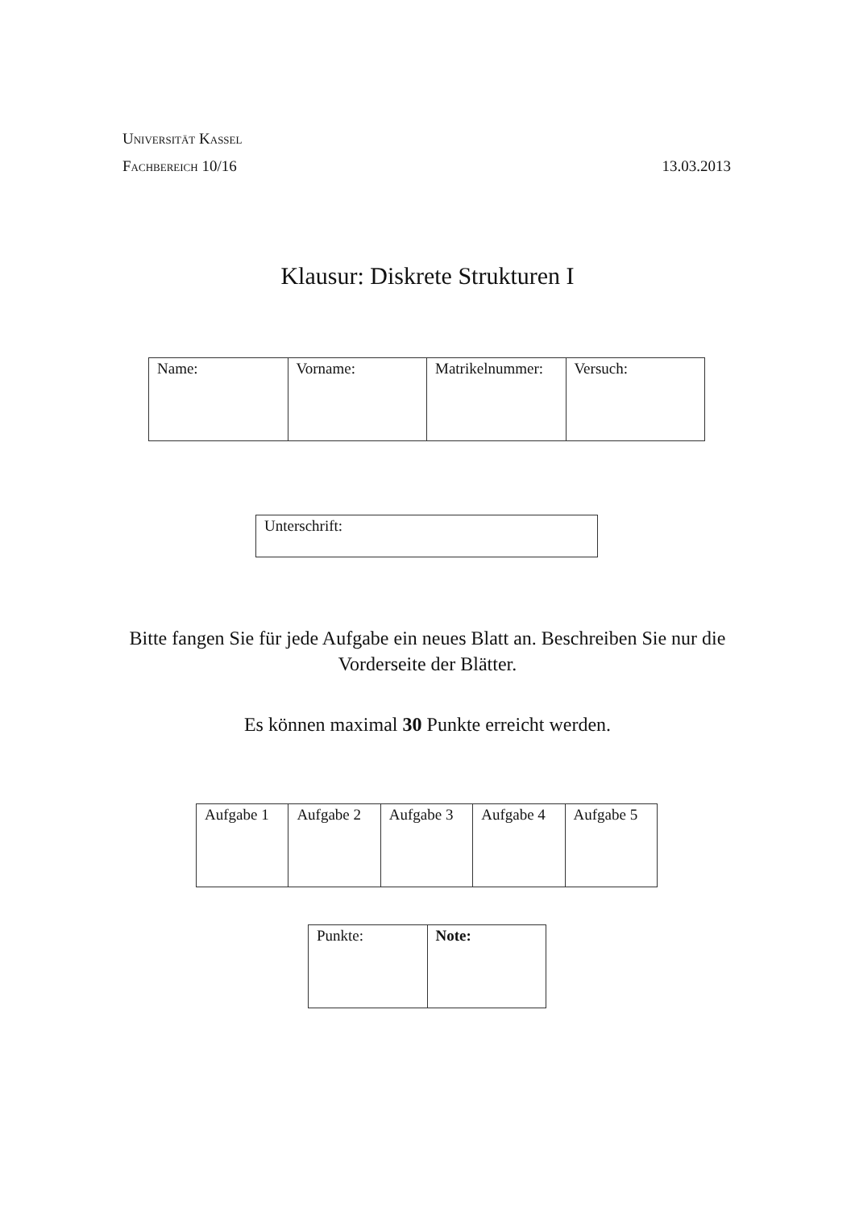Universität Kassel
Fachbereich 10/16 13.03.2013
Klausur: Diskrete Strukturen I
| Name: | Vorname: | Matrikelnummer: | Versuch: |
| Unterschrift: |
Bitte fangen Sie für jede Aufgabe ein neues Blatt an. Beschreiben Sie nur die Vorderseite der Blätter.
Es können maximal 30 Punkte erreicht werden.
| Aufgabe 1 | Aufgabe 2 | Aufgabe 3 | Aufgabe 4 | Aufgabe 5 |
| Punkte: | Note: |